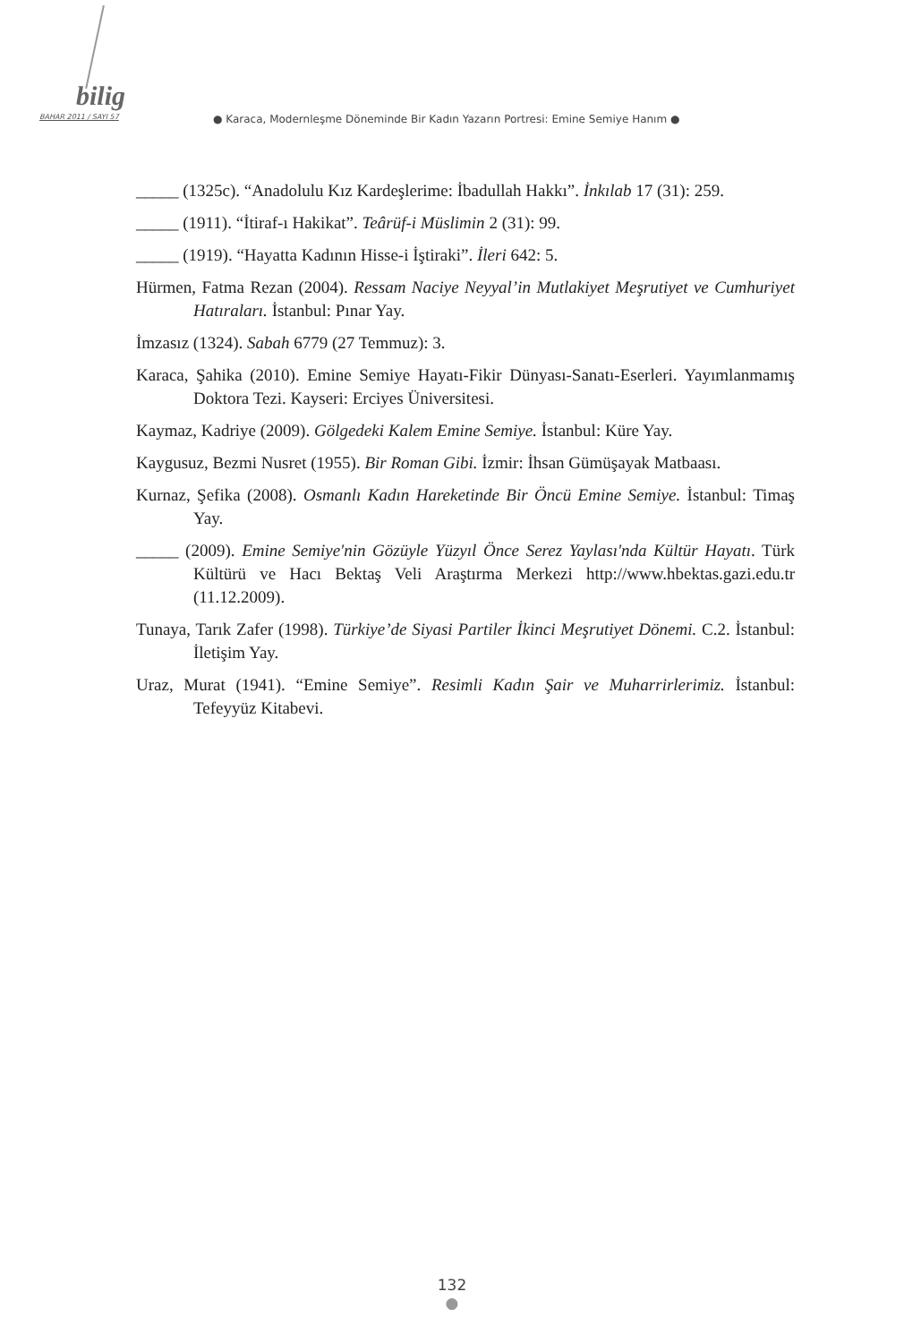bilig
BAHAR 2011 / SAYI 57
● Karaca, Modernleşme Döneminde Bir Kadın Yazarın Portresi: Emine Semiye Hanım ●
_____ (1325c). “Anadolulu Kız Kardeşlerime: İbadullah Hakkı”. İnkılab 17 (31): 259.
_____ (1911). “İtiraf-ı Hakikat”. Teârüf-i Müslimin 2 (31): 99.
_____ (1919). “Hayatta Kadının Hisse-i İştiraki”. İleri 642: 5.
Hürmen, Fatma Rezan (2004). Ressam Naciye Neyyal’in Mutlakiyet Meşrutiyet ve Cumhuriyet Hatıraları. İstanbul: Pınar Yay.
İmzasız (1324). Sabah 6779 (27 Temmuz): 3.
Karaca, Şahika (2010). Emine Semiye Hayatı-Fikir Dünyası-Sanatı-Eserleri. Yayımlanmamış Doktora Tezi. Kayseri: Erciyes Üniversitesi.
Kaymaz, Kadriye (2009). Gölgedeki Kalem Emine Semiye. İstanbul: Küre Yay.
Kaygusuz, Bezmi Nusret (1955). Bir Roman Gibi. İzmir: İhsan Gümüşayak Matbaası.
Kurnaz, Şefika (2008). Osmanlı Kadın Hareketinde Bir Öncü Emine Semiye. İstanbul: Timaş Yay.
_____ (2009). Emine Semiye'nin Gözüyle Yüzyıl Önce Serez Yaylası'nda Kültür Hayatı. Türk Kültürü ve Hacı Bektaş Veli Araştırma Merkezi http://www.hbektas.gazi.edu.tr (11.12.2009).
Tunaya, Tarık Zafer (1998). Türkiye’de Siyasi Partiler İkinci Meşrutiyet Dönemi. C.2. İstanbul: İletişim Yay.
Uraz, Murat (1941). “Emine Semiye”. Resimli Kadın Şair ve Muharrirlerimiz. İstanbul: Tefeyyüz Kitabevi.
132
●